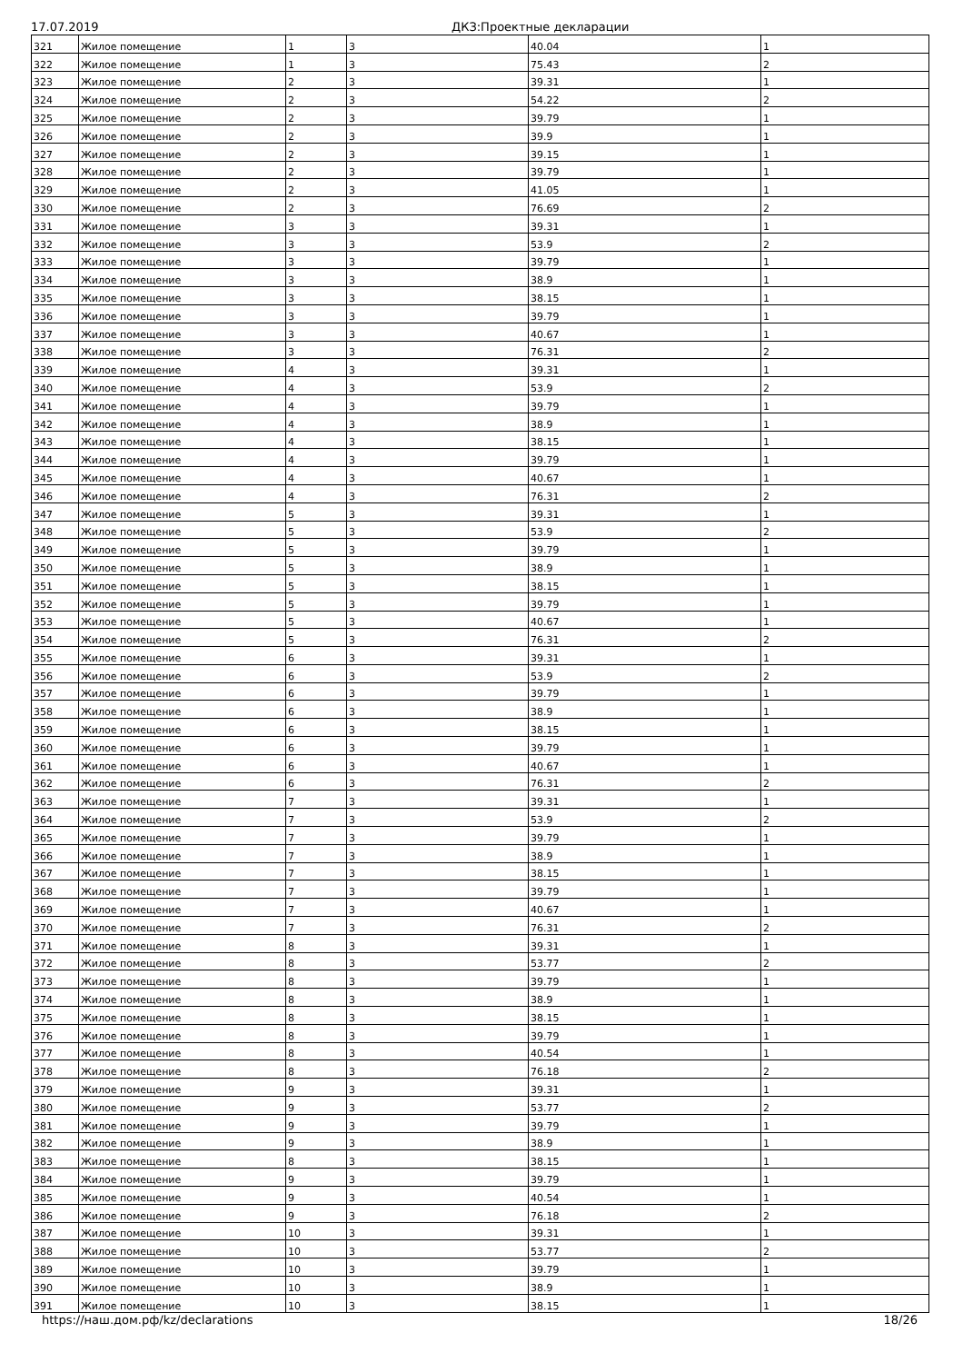17.07.2019 ДКЗ:Проектные декларации
| 321 | Жилое помещение | 1 | 3 | 40.04 | 1 |
| 322 | Жилое помещение | 1 | 3 | 75.43 | 2 |
| 323 | Жилое помещение | 2 | 3 | 39.31 | 1 |
| 324 | Жилое помещение | 2 | 3 | 54.22 | 2 |
| 325 | Жилое помещение | 2 | 3 | 39.79 | 1 |
| 326 | Жилое помещение | 2 | 3 | 39.9 | 1 |
| 327 | Жилое помещение | 2 | 3 | 39.15 | 1 |
| 328 | Жилое помещение | 2 | 3 | 39.79 | 1 |
| 329 | Жилое помещение | 2 | 3 | 41.05 | 1 |
| 330 | Жилое помещение | 2 | 3 | 76.69 | 2 |
| 331 | Жилое помещение | 3 | 3 | 39.31 | 1 |
| 332 | Жилое помещение | 3 | 3 | 53.9 | 2 |
| 333 | Жилое помещение | 3 | 3 | 39.79 | 1 |
| 334 | Жилое помещение | 3 | 3 | 38.9 | 1 |
| 335 | Жилое помещение | 3 | 3 | 38.15 | 1 |
| 336 | Жилое помещение | 3 | 3 | 39.79 | 1 |
| 337 | Жилое помещение | 3 | 3 | 40.67 | 1 |
| 338 | Жилое помещение | 3 | 3 | 76.31 | 2 |
| 339 | Жилое помещение | 4 | 3 | 39.31 | 1 |
| 340 | Жилое помещение | 4 | 3 | 53.9 | 2 |
| 341 | Жилое помещение | 4 | 3 | 39.79 | 1 |
| 342 | Жилое помещение | 4 | 3 | 38.9 | 1 |
| 343 | Жилое помещение | 4 | 3 | 38.15 | 1 |
| 344 | Жилое помещение | 4 | 3 | 39.79 | 1 |
| 345 | Жилое помещение | 4 | 3 | 40.67 | 1 |
| 346 | Жилое помещение | 4 | 3 | 76.31 | 2 |
| 347 | Жилое помещение | 5 | 3 | 39.31 | 1 |
| 348 | Жилое помещение | 5 | 3 | 53.9 | 2 |
| 349 | Жилое помещение | 5 | 3 | 39.79 | 1 |
| 350 | Жилое помещение | 5 | 3 | 38.9 | 1 |
| 351 | Жилое помещение | 5 | 3 | 38.15 | 1 |
| 352 | Жилое помещение | 5 | 3 | 39.79 | 1 |
| 353 | Жилое помещение | 5 | 3 | 40.67 | 1 |
| 354 | Жилое помещение | 5 | 3 | 76.31 | 2 |
| 355 | Жилое помещение | 6 | 3 | 39.31 | 1 |
| 356 | Жилое помещение | 6 | 3 | 53.9 | 2 |
| 357 | Жилое помещение | 6 | 3 | 39.79 | 1 |
| 358 | Жилое помещение | 6 | 3 | 38.9 | 1 |
| 359 | Жилое помещение | 6 | 3 | 38.15 | 1 |
| 360 | Жилое помещение | 6 | 3 | 39.79 | 1 |
| 361 | Жилое помещение | 6 | 3 | 40.67 | 1 |
| 362 | Жилое помещение | 6 | 3 | 76.31 | 2 |
| 363 | Жилое помещение | 7 | 3 | 39.31 | 1 |
| 364 | Жилое помещение | 7 | 3 | 53.9 | 2 |
| 365 | Жилое помещение | 7 | 3 | 39.79 | 1 |
| 366 | Жилое помещение | 7 | 3 | 38.9 | 1 |
| 367 | Жилое помещение | 7 | 3 | 38.15 | 1 |
| 368 | Жилое помещение | 7 | 3 | 39.79 | 1 |
| 369 | Жилое помещение | 7 | 3 | 40.67 | 1 |
| 370 | Жилое помещение | 7 | 3 | 76.31 | 2 |
| 371 | Жилое помещение | 8 | 3 | 39.31 | 1 |
| 372 | Жилое помещение | 8 | 3 | 53.77 | 2 |
| 373 | Жилое помещение | 8 | 3 | 39.79 | 1 |
| 374 | Жилое помещение | 8 | 3 | 38.9 | 1 |
| 375 | Жилое помещение | 8 | 3 | 38.15 | 1 |
| 376 | Жилое помещение | 8 | 3 | 39.79 | 1 |
| 377 | Жилое помещение | 8 | 3 | 40.54 | 1 |
| 378 | Жилое помещение | 8 | 3 | 76.18 | 2 |
| 379 | Жилое помещение | 9 | 3 | 39.31 | 1 |
| 380 | Жилое помещение | 9 | 3 | 53.77 | 2 |
| 381 | Жилое помещение | 9 | 3 | 39.79 | 1 |
| 382 | Жилое помещение | 9 | 3 | 38.9 | 1 |
| 383 | Жилое помещение | 8 | 3 | 38.15 | 1 |
| 384 | Жилое помещение | 9 | 3 | 39.79 | 1 |
| 385 | Жилое помещение | 9 | 3 | 40.54 | 1 |
| 386 | Жилое помещение | 9 | 3 | 76.18 | 2 |
| 387 | Жилое помещение | 10 | 3 | 39.31 | 1 |
| 388 | Жилое помещение | 10 | 3 | 53.77 | 2 |
| 389 | Жилое помещение | 10 | 3 | 39.79 | 1 |
| 390 | Жилое помещение | 10 | 3 | 38.9 | 1 |
| 391 | Жилое помещение | 10 | 3 | 38.15 | 1 |
https://наш.дом.рф/kz/declarations 18/26